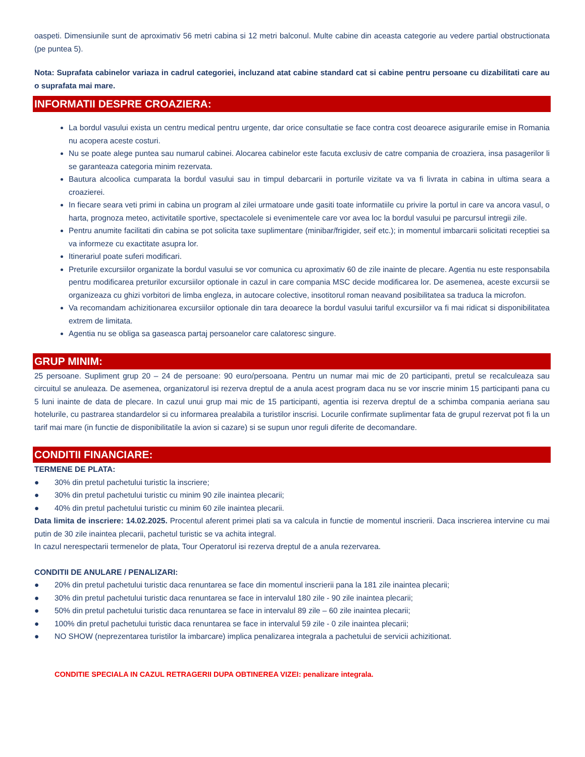oaspeti. Dimensiunile sunt de aproximativ 56 metri cabina si 12 metri balconul. Multe cabine din aceasta categorie au vedere partial obstructionata (pe puntea 5).
Nota: Suprafata cabinelor variaza in cadrul categoriei, incluzand atat cabine standard cat si cabine pentru persoane cu dizabilitati care au o suprafata mai mare.
INFORMATII DESPRE CROAZIERA:
La bordul vasului exista un centru medical pentru urgente, dar orice consultatie se face contra cost deoarece asigurarile emise in Romania nu acopera aceste costuri.
Nu se poate alege puntea sau numarul cabinei. Alocarea cabinelor este facuta exclusiv de catre compania de croaziera, insa pasagerilor li se garanteaza categoria minim rezervata.
Bautura alcoolica cumparata la bordul vasului sau in timpul debarcarii in porturile vizitate va va fi livrata in cabina in ultima seara a croazierei.
In fiecare seara veti primi in cabina un program al zilei urmatoare unde gasiti toate informatiile cu privire la portul in care va ancora vasul, o harta, prognoza meteo, activitatile sportive, spectacolele si evenimentele care vor avea loc la bordul vasului pe parcursul intregii zile.
Pentru anumite facilitati din cabina se pot solicita taxe suplimentare (minibar/frigider, seif etc.); in momentul imbarcarii solicitati receptiei sa va informeze cu exactitate asupra lor.
Itinerariul poate suferi modificari.
Preturile excursiilor organizate la bordul vasului se vor comunica cu aproximativ 60 de zile inainte de plecare. Agentia nu este responsabila pentru modificarea preturilor excursiilor optionale in cazul in care compania MSC decide modificarea lor. De asemenea, aceste excursii se organizeaza cu ghizi vorbitori de limba engleza, in autocare colective, insotitorul roman neavand posibilitatea sa traduca la microfon.
Va recomandam achizitionarea excursiilor optionale din tara deoarece la bordul vasului tariful excursiilor va fi mai ridicat si disponibilitatea extrem de limitata.
Agentia nu se obliga sa gaseasca partaj persoanelor care calatoresc singure.
GRUP MINIM:
25 persoane. Supliment grup 20 – 24 de persoane: 90 euro/persoana. Pentru un numar mai mic de 20 participanti, pretul se recalculeaza sau circuitul se anuleaza. De asemenea, organizatorul isi rezerva dreptul de a anula acest program daca nu se vor inscrie minim 15 participanti pana cu 5 luni inainte de data de plecare. In cazul unui grup mai mic de 15 participanti, agentia isi rezerva dreptul de a schimba compania aeriana sau hotelurile, cu pastrarea standardelor si cu informarea prealabila a turistilor inscrisi. Locurile confirmate suplimentar fata de grupul rezervat pot fi la un tarif mai mare (in functie de disponibilitatile la avion si cazare) si se supun unor reguli diferite de decomandare.
CONDITII FINANCIARE:
TERMENE DE PLATA:
● 30% din pretul pachetului turistic la inscriere;
● 30% din pretul pachetului turistic cu minim 90 zile inaintea plecarii;
● 40% din pretul pachetului turistic cu minim 60 zile inaintea plecarii.
Data limita de inscriere: 14.02.2025. Procentul aferent primei plati sa va calcula in functie de momentul inscrierii. Daca inscrierea intervine cu mai putin de 30 zile inaintea plecarii, pachetul turistic se va achita integral.
In cazul nerespectarii termenelor de plata, Tour Operatorul isi rezerva dreptul de a anula rezervarea.
CONDITII DE ANULARE / PENALIZARI:
● 20% din pretul pachetului turistic daca renuntarea se face din momentul inscrierii pana la 181 zile inaintea plecarii;
● 30% din pretul pachetului turistic daca renuntarea se face in intervalul 180 zile - 90 zile inaintea plecarii;
● 50% din pretul pachetului turistic daca renuntarea se face in intervalul 89 zile – 60 zile inaintea plecarii;
● 100% din pretul pachetului turistic daca renuntarea se face in intervalul 59 zile - 0 zile inaintea plecarii;
● NO SHOW (neprezentarea turistilor la imbarcare) implica penalizarea integrala a pachetului de servicii achizitionat.
CONDITIE SPECIALA IN CAZUL RETRAGERII DUPA OBTINEREA VIZEI: penalizare integrala.